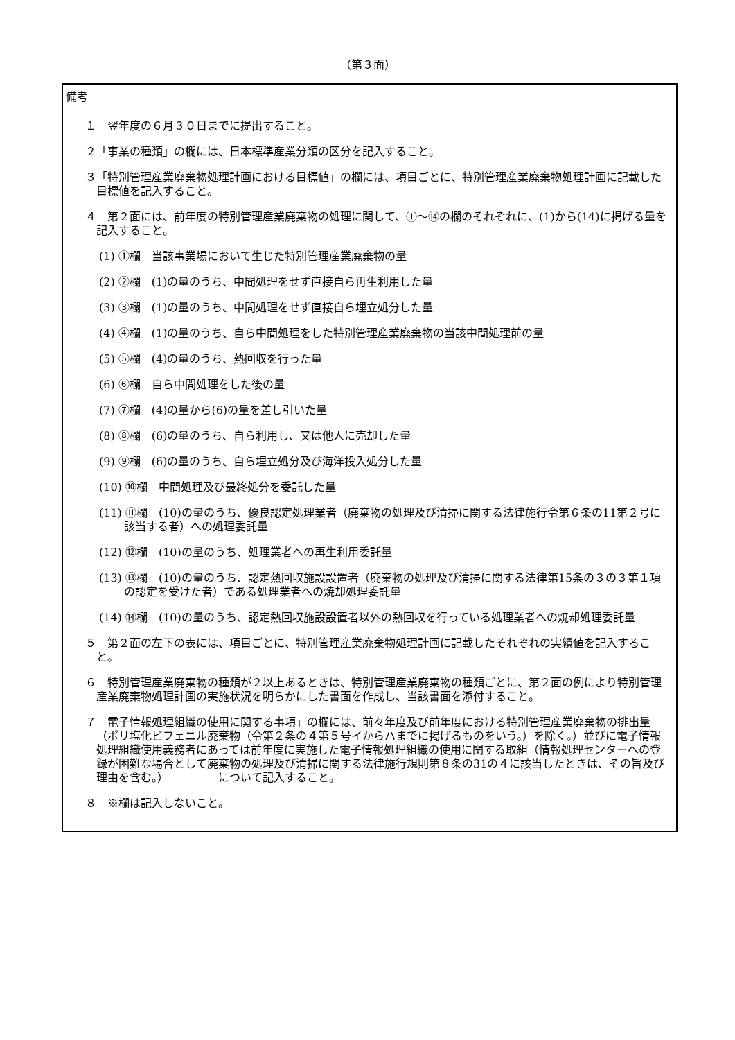（第３面）
備考
１　翌年度の６月３０日までに提出すること。
２「事業の種類」の欄には、日本標準産業分類の区分を記入すること。
３「特別管理産業廃棄物処理計画における目標値」の欄には、項目ごとに、特別管理産業廃棄物処理計画に記載した目標値を記入すること。
４　第２面には、前年度の特別管理産業廃棄物の処理に関して、①～⑭の欄のそれぞれに、(1)から(14)に掲げる量を記入すること。
(1) ①欄　当該事業場において生じた特別管理産業廃棄物の量
(2) ②欄　(1)の量のうち、中間処理をせず直接自ら再生利用した量
(3) ③欄　(1)の量のうち、中間処理をせず直接自ら埋立処分した量
(4) ④欄　(1)の量のうち、自ら中間処理をした特別管理産業廃棄物の当該中間処理前の量
(5) ⑤欄　(4)の量のうち、熱回収を行った量
(6) ⑥欄　自ら中間処理をした後の量
(7) ⑦欄　(4)の量から(6)の量を差し引いた量
(8) ⑧欄　(6)の量のうち、自ら利用し、又は他人に売却した量
(9) ⑨欄　(6)の量のうち、自ら埋立処分及び海洋投入処分した量
(10) ⑩欄　中間処理及び最終処分を委託した量
(11) ⑪欄　(10)の量のうち、優良認定処理業者（廃棄物の処理及び清掃に関する法律施行令第６条の11第２号に該当する者）への処理委託量
(12) ⑫欄　(10)の量のうち、処理業者への再生利用委託量
(13) ⑬欄　(10)の量のうち、認定熱回収施設設置者（廃棄物の処理及び清掃に関する法律第15条の３の３第１項の認定を受けた者）である処理業者への焼却処理委託量
(14) ⑭欄　(10)の量のうち、認定熱回収施設設置者以外の熱回収を行っている処理業者への焼却処理委託量
５　第２面の左下の表には、項目ごとに、特別管理産業廃棄物処理計画に記載したそれぞれの実績値を記入すること。
６　特別管理産業廃棄物の種類が２以上あるときは、特別管理産業廃棄物の種類ごとに、第２面の例により特別管理産業廃棄物処理計画の実施状況を明らかにした書面を作成し、当該書面を添付すること。
７　電子情報処理組織の使用に関する事項」の欄には、前々年度及び前年度における特別管理産業廃棄物の排出量（ポリ塩化ビフェニル廃棄物（令第２条の４第５号イからハまでに掲げるものをいう。）を除く。）並びに電子情報処理組織使用義務者にあっては前年度に実施した電子情報処理組織の使用に関する取組（情報処理センターへの登録が困難な場合として廃棄物の処理及び清掃に関する法律施行規則第８条の31の４に該当したときは、その旨及び理由を含む。）　　　　　について記入すること。
８　※欄は記入しないこと。